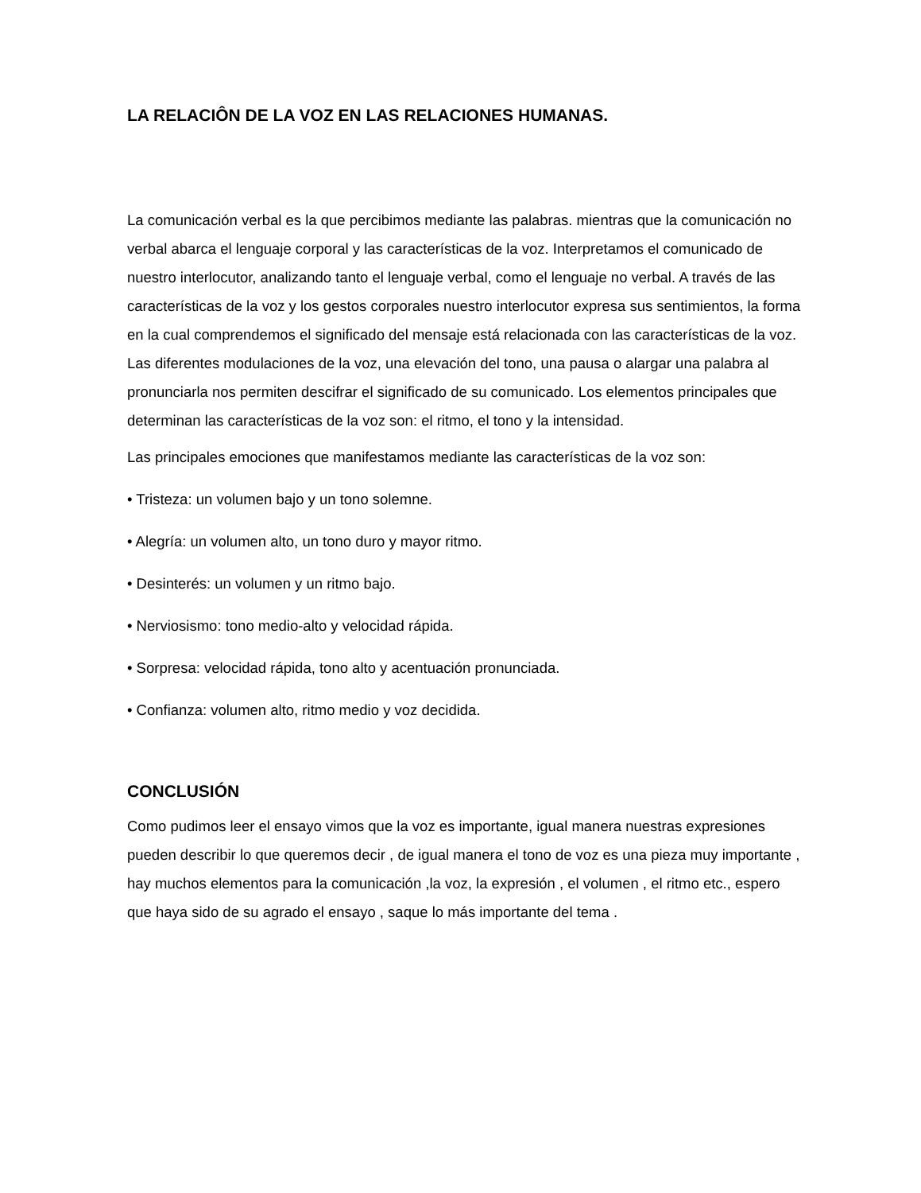LA RELACIÔN DE LA VOZ EN LAS RELACIONES HUMANAS.
La comunicación verbal es la que percibimos mediante las palabras. mientras que la comunicación no verbal abarca el lenguaje corporal y las características de la voz. Interpretamos el comunicado de nuestro interlocutor, analizando tanto el lenguaje verbal, como el lenguaje no verbal. A través de las características de la voz y los gestos corporales nuestro interlocutor expresa sus sentimientos, la forma en la cual comprendemos el significado del mensaje está relacionada con las características de la voz. Las diferentes modulaciones de la voz, una elevación del tono, una pausa o alargar una palabra al pronunciarla nos permiten descifrar el significado de su comunicado. Los elementos principales que determinan las características de la voz son: el ritmo, el tono y la intensidad.
Las principales emociones que manifestamos mediante las características de la voz son:
• Tristeza: un volumen bajo y un tono solemne.
• Alegría: un volumen alto, un tono duro y mayor ritmo.
• Desinterés: un volumen y un ritmo bajo.
• Nerviosismo: tono medio-alto y velocidad rápida.
• Sorpresa: velocidad rápida, tono alto y acentuación pronunciada.
• Confianza: volumen alto, ritmo medio y voz decidida.
CONCLUSIÓN
Como pudimos leer el ensayo vimos que la voz es importante, igual manera nuestras expresiones pueden describir lo que queremos decir , de igual manera el tono de voz es una pieza muy importante , hay muchos elementos para la comunicación ,la voz, la expresión , el volumen , el ritmo etc., espero que haya sido de su agrado el ensayo , saque lo más importante del tema .